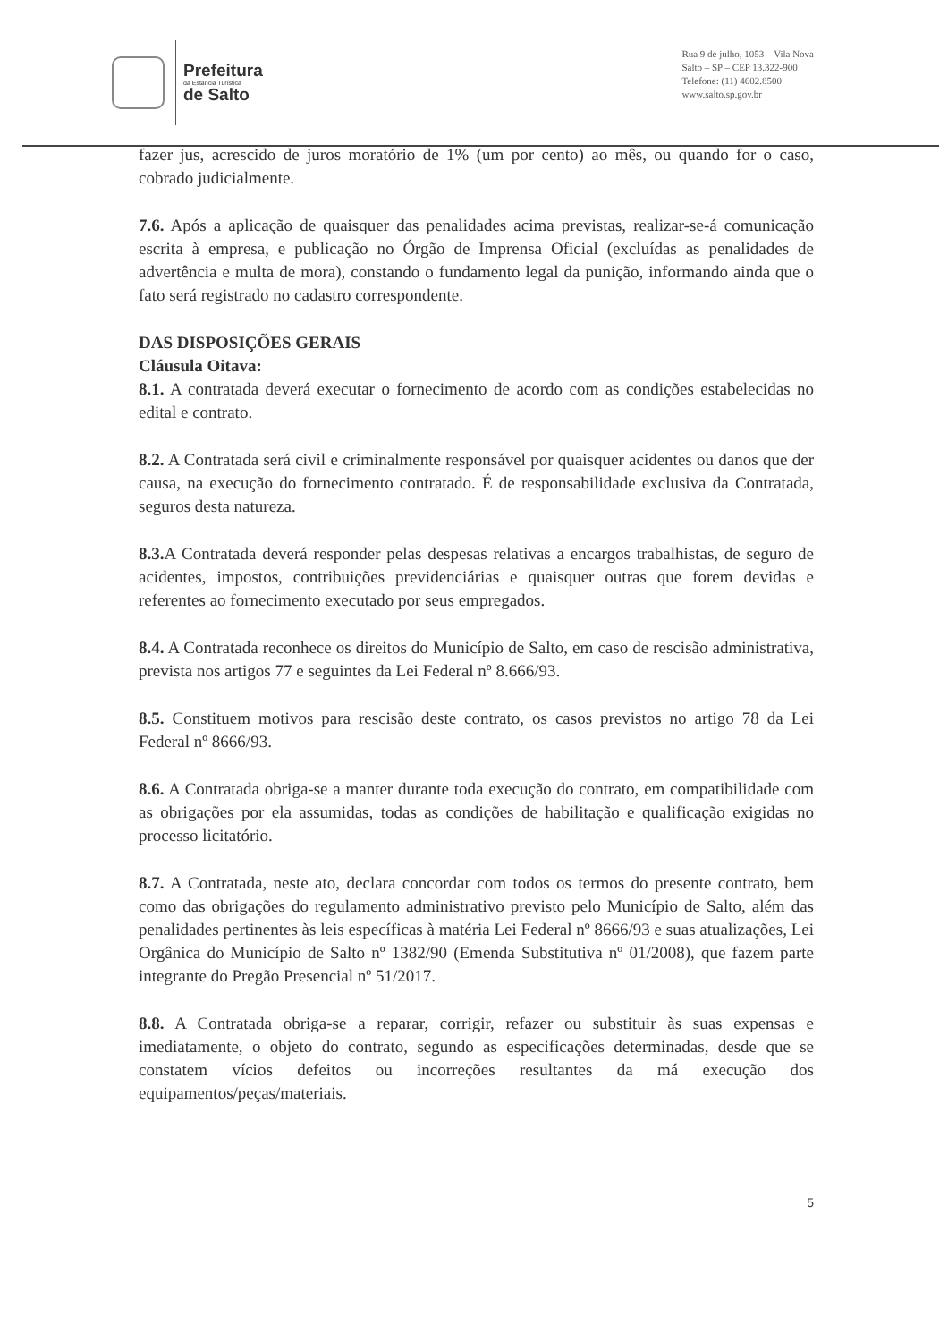Prefeitura
da Estância Turística
de Salto
Rua 9 de julho, 1053 – Vila Nova
Salto – SP – CEP 13.322-900
Telefone: (11) 4602.8500
www.salto.sp.gov.br
fazer jus, acrescido de juros moratório de 1% (um por cento) ao mês, ou quando for o caso, cobrado judicialmente.
7.6. Após a aplicação de quaisquer das penalidades acima previstas, realizar-se-á comunicação escrita à empresa, e publicação no Órgão de Imprensa Oficial (excluídas as penalidades de advertência e multa de mora), constando o fundamento legal da punição, informando ainda que o fato será registrado no cadastro correspondente.
DAS DISPOSIÇÕES GERAIS
Cláusula Oitava:
8.1. A contratada deverá executar o fornecimento de acordo com as condições estabelecidas no edital e contrato.
8.2. A Contratada será civil e criminalmente responsável por quaisquer acidentes ou danos que der causa, na execução do fornecimento contratado. É de responsabilidade exclusiva da Contratada, seguros desta natureza.
8.3. A Contratada deverá responder pelas despesas relativas a encargos trabalhistas, de seguro de acidentes, impostos, contribuições previdenciárias e quaisquer outras que forem devidas e referentes ao fornecimento executado por seus empregados.
8.4. A Contratada reconhece os direitos do Município de Salto, em caso de rescisão administrativa, prevista nos artigos 77 e seguintes da Lei Federal nº 8.666/93.
8.5. Constituem motivos para rescisão deste contrato, os casos previstos no artigo 78 da Lei Federal nº 8666/93.
8.6. A Contratada obriga-se a manter durante toda execução do contrato, em compatibilidade com as obrigações por ela assumidas, todas as condições de habilitação e qualificação exigidas no processo licitatório.
8.7. A Contratada, neste ato, declara concordar com todos os termos do presente contrato, bem como das obrigações do regulamento administrativo previsto pelo Município de Salto, além das penalidades pertinentes às leis específicas à matéria Lei Federal nº 8666/93 e suas atualizações, Lei Orgânica do Município de Salto nº 1382/90 (Emenda Substitutiva nº 01/2008), que fazem parte integrante do Pregão Presencial nº 51/2017.
8.8. A Contratada obriga-se a reparar, corrigir, refazer ou substituir às suas expensas e imediatamente, o objeto do contrato, segundo as especificações determinadas, desde que se constatem vícios defeitos ou incorreções resultantes da má execução dos equipamentos/peças/materiais.
5